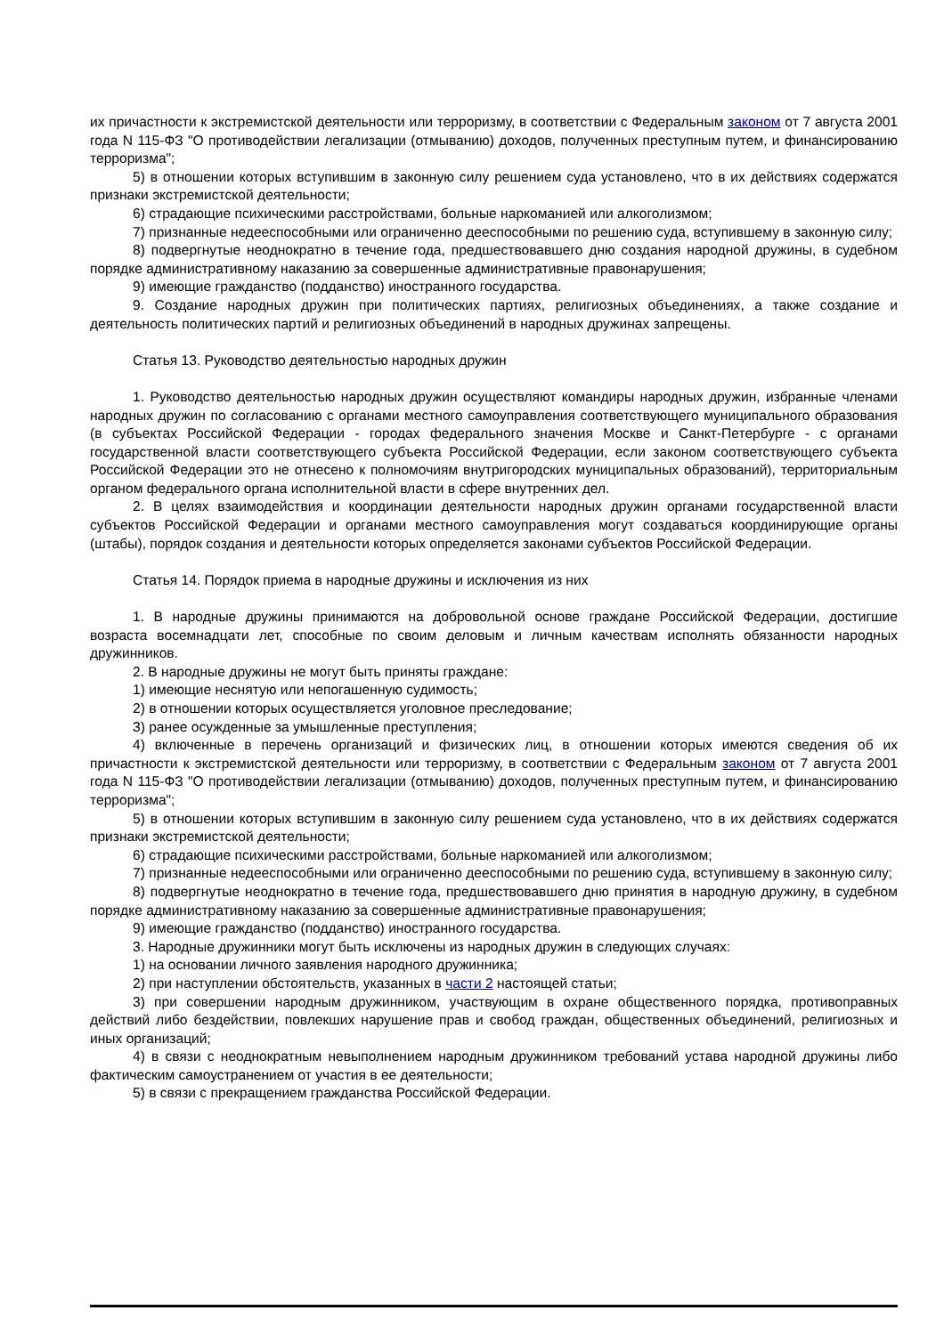их причастности к экстремистской деятельности или терроризму, в соответствии с Федеральным законом от 7 августа 2001 года N 115-ФЗ "О противодействии легализации (отмыванию) доходов, полученных преступным путем, и финансированию терроризма";
5) в отношении которых вступившим в законную силу решением суда установлено, что в их действиях содержатся признаки экстремистской деятельности;
6) страдающие психическими расстройствами, больные наркоманией или алкоголизмом;
7) признанные недееспособными или ограниченно дееспособными по решению суда, вступившему в законную силу;
8) подвергнутые неоднократно в течение года, предшествовавшего дню создания народной дружины, в судебном порядке административному наказанию за совершенные административные правонарушения;
9) имеющие гражданство (подданство) иностранного государства.
9. Создание народных дружин при политических партиях, религиозных объединениях, а также создание и деятельность политических партий и религиозных объединений в народных дружинах запрещены.
Статья 13. Руководство деятельностью народных дружин
1. Руководство деятельностью народных дружин осуществляют командиры народных дружин, избранные членами народных дружин по согласованию с органами местного самоуправления соответствующего муниципального образования (в субъектах Российской Федерации - городах федерального значения Москве и Санкт-Петербурге - с органами государственной власти соответствующего субъекта Российской Федерации, если законом соответствующего субъекта Российской Федерации это не отнесено к полномочиям внутригородских муниципальных образований), территориальным органом федерального органа исполнительной власти в сфере внутренних дел.
2. В целях взаимодействия и координации деятельности народных дружин органами государственной власти субъектов Российской Федерации и органами местного самоуправления могут создаваться координирующие органы (штабы), порядок создания и деятельности которых определяется законами субъектов Российской Федерации.
Статья 14. Порядок приема в народные дружины и исключения из них
1. В народные дружины принимаются на добровольной основе граждане Российской Федерации, достигшие возраста восемнадцати лет, способные по своим деловым и личным качествам исполнять обязанности народных дружинников.
2. В народные дружины не могут быть приняты граждане:
1) имеющие неснятую или непогашенную судимость;
2) в отношении которых осуществляется уголовное преследование;
3) ранее осужденные за умышленные преступления;
4) включенные в перечень организаций и физических лиц, в отношении которых имеются сведения об их причастности к экстремистской деятельности или терроризму, в соответствии с Федеральным законом от 7 августа 2001 года N 115-ФЗ "О противодействии легализации (отмыванию) доходов, полученных преступным путем, и финансированию терроризма";
5) в отношении которых вступившим в законную силу решением суда установлено, что в их действиях содержатся признаки экстремистской деятельности;
6) страдающие психическими расстройствами, больные наркоманией или алкоголизмом;
7) признанные недееспособными или ограниченно дееспособными по решению суда, вступившему в законную силу;
8) подвергнутые неоднократно в течение года, предшествовавшего дню принятия в народную дружину, в судебном порядке административному наказанию за совершенные административные правонарушения;
9) имеющие гражданство (подданство) иностранного государства.
3. Народные дружинники могут быть исключены из народных дружин в следующих случаях:
1) на основании личного заявления народного дружинника;
2) при наступлении обстоятельств, указанных в части 2 настоящей статьи;
3) при совершении народным дружинником, участвующим в охране общественного порядка, противоправных действий либо бездействии, повлекших нарушение прав и свобод граждан, общественных объединений, религиозных и иных организаций;
4) в связи с неоднократным невыполнением народным дружинником требований устава народной дружины либо фактическим самоустранением от участия в ее деятельности;
5) в связи с прекращением гражданства Российской Федерации.